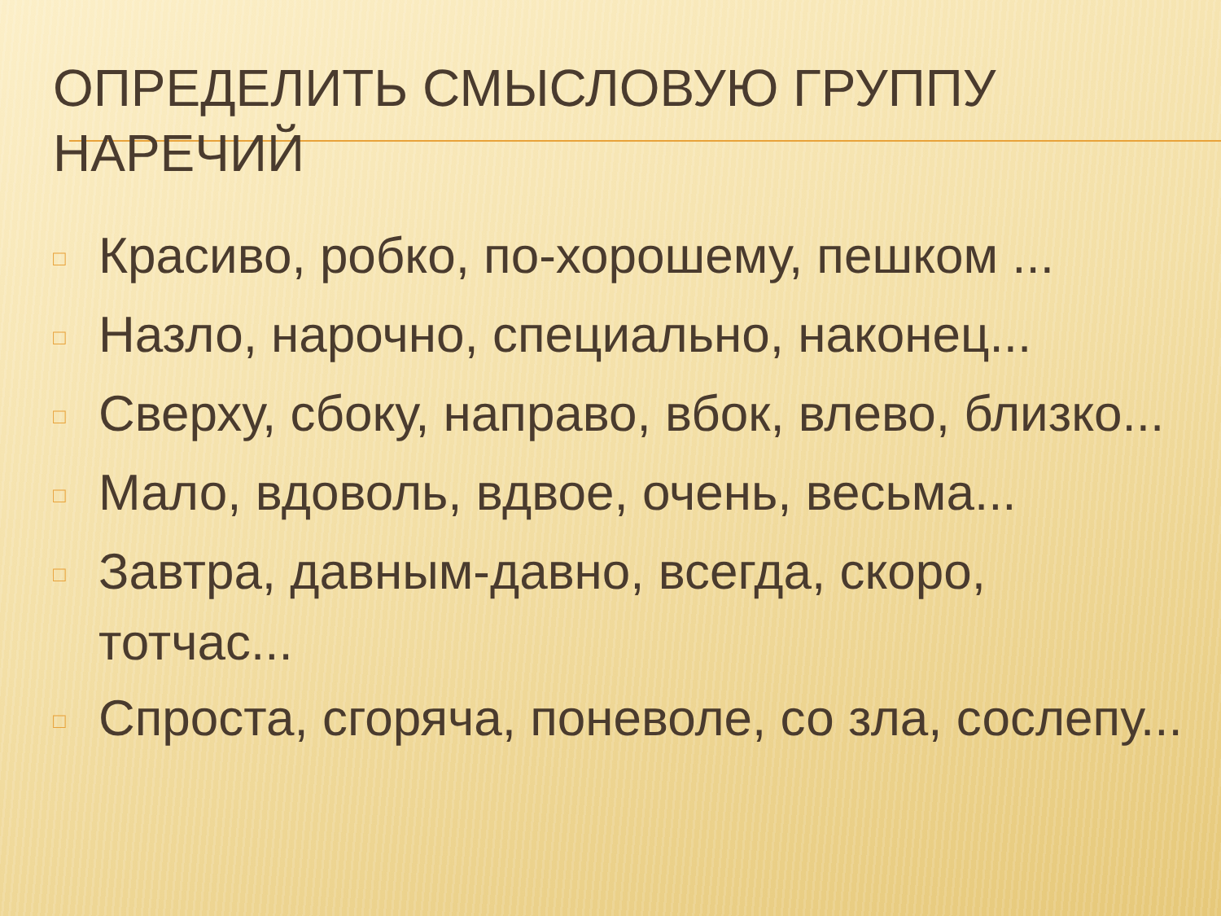ОПРЕДЕЛИТЬ СМЫСЛОВУЮ ГРУППУ НАРЕЧИЙ
□ Красиво, робко, по-хорошему, пешком ...
□ Назло, нарочно, специально, наконец...
□ Сверху, сбоку, направо, вбок, влево, близко...
□ Мало, вдоволь, вдвое, очень, весьма...
□ Завтра, давным-давно, всегда, скоро, тотчас...
□ Спроста, сгоряча, поневоле, со зла, сослепу...